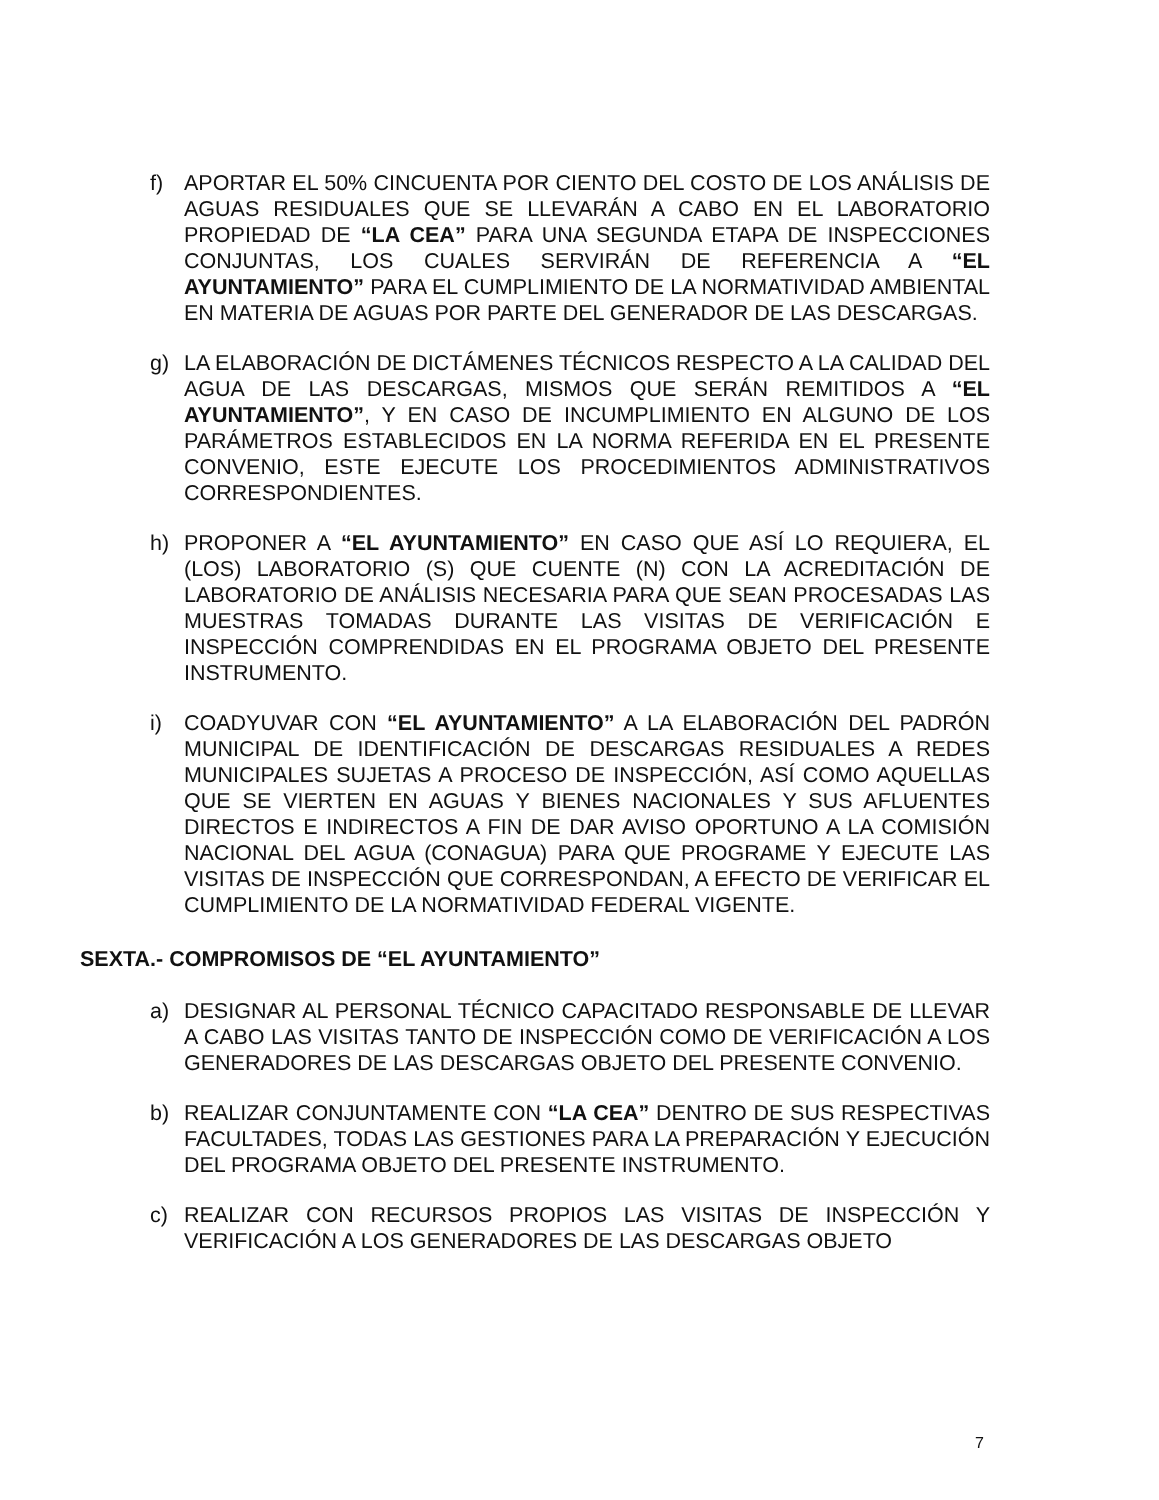f) APORTAR EL 50% CINCUENTA POR CIENTO DEL COSTO DE LOS ANÁLISIS DE AGUAS RESIDUALES QUE SE LLEVARÁN A CABO EN EL LABORATORIO PROPIEDAD DE “LA CEA” PARA UNA SEGUNDA ETAPA DE INSPECCIONES CONJUNTAS, LOS CUALES SERVIRÁN DE REFERENCIA A “EL AYUNTAMIENTO” PARA EL CUMPLIMIENTO DE LA NORMATIVIDAD AMBIENTAL EN MATERIA DE AGUAS POR PARTE DEL GENERADOR DE LAS DESCARGAS.
g) LA ELABORACIÓN DE DICTÁMENES TÉCNICOS RESPECTO A LA CALIDAD DEL AGUA DE LAS DESCARGAS, MISMOS QUE SERÁN REMITIDOS A “EL AYUNTAMIENTO”, Y EN CASO DE INCUMPLIMIENTO EN ALGUNO DE LOS PARÁMETROS ESTABLECIDOS EN LA NORMA REFERIDA EN EL PRESENTE CONVENIO, ESTE EJECUTE LOS PROCEDIMIENTOS ADMINISTRATIVOS CORRESPONDIENTES.
h) PROPONER A “EL AYUNTAMIENTO” EN CASO QUE ASÍ LO REQUIERA, EL (LOS) LABORATORIO (S) QUE CUENTE (N) CON LA ACREDITACIÓN DE LABORATORIO DE ANÁLISIS NECESARIA PARA QUE SEAN PROCESADAS LAS MUESTRAS TOMADAS DURANTE LAS VISITAS DE VERIFICACIÓN E INSPECCIÓN COMPRENDIDAS EN EL PROGRAMA OBJETO DEL PRESENTE INSTRUMENTO.
i) COADYUVAR CON “EL AYUNTAMIENTO” A LA ELABORACIÓN DEL PADRÓN MUNICIPAL DE IDENTIFICACIÓN DE DESCARGAS RESIDUALES A REDES MUNICIPALES SUJETAS A PROCESO DE INSPECCIÓN, ASÍ COMO AQUELLAS QUE SE VIERTEN EN AGUAS Y BIENES NACIONALES Y SUS AFLUENTES DIRECTOS E INDIRECTOS A FIN DE DAR AVISO OPORTUNO A LA COMISIÓN NACIONAL DEL AGUA (CONAGUA) PARA QUE PROGRAME Y EJECUTE LAS VISITAS DE INSPECCIÓN QUE CORRESPONDAN, A EFECTO DE VERIFICAR EL CUMPLIMIENTO DE LA NORMATIVIDAD FEDERAL VIGENTE.
SEXTA.- COMPROMISOS DE “EL AYUNTAMIENTO”
a) DESIGNAR AL PERSONAL TÉCNICO CAPACITADO RESPONSABLE DE LLEVAR A CABO LAS VISITAS TANTO DE INSPECCIÓN COMO DE VERIFICACIÓN A LOS GENERADORES DE LAS DESCARGAS OBJETO DEL PRESENTE CONVENIO.
b) REALIZAR CONJUNTAMENTE CON “LA CEA” DENTRO DE SUS RESPECTIVAS FACULTADES, TODAS LAS GESTIONES PARA LA PREPARACIÓN Y EJECUCIÓN DEL PROGRAMA OBJETO DEL PRESENTE INSTRUMENTO.
c) REALIZAR CON RECURSOS PROPIOS LAS VISITAS DE INSPECCIÓN Y VERIFICACIÓN A LOS GENERADORES DE LAS DESCARGAS OBJETO
7